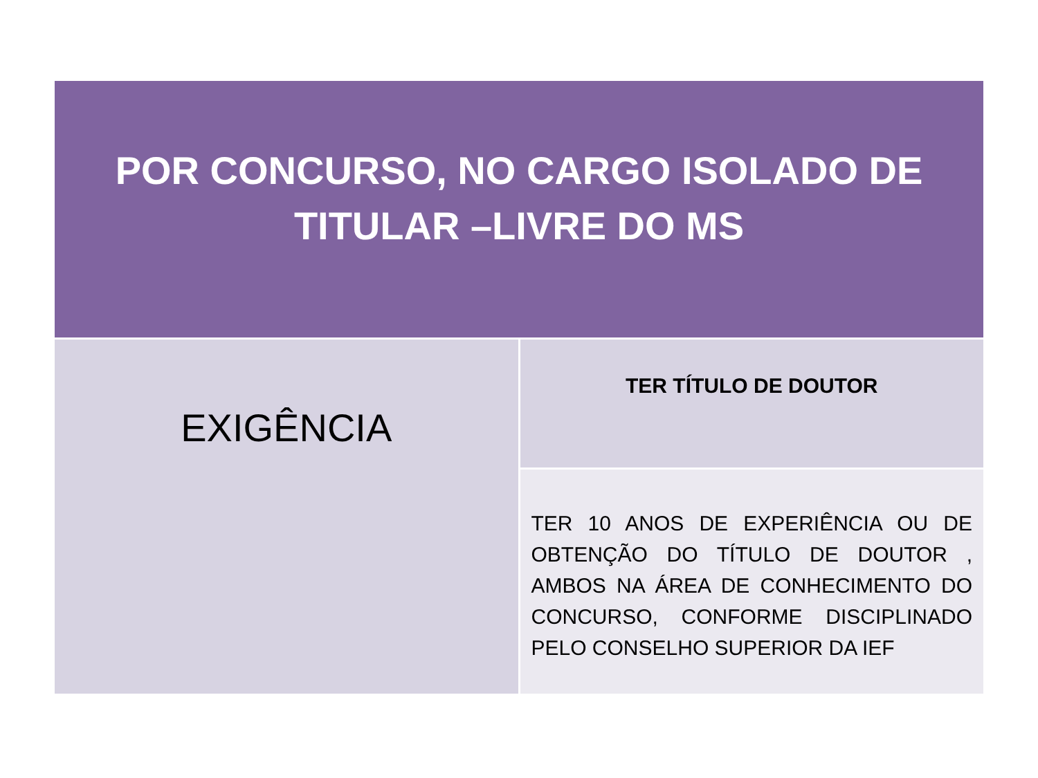| POR CONCURSO, NO CARGO ISOLADO DE TITULAR –LIVRE DO MS | |
| EXIGÊNCIA | TER TÍTULO DE DOUTOR |
| | TER 10 ANOS DE EXPERIÊNCIA OU DE OBTENÇÃO DO TÍTULO DE DOUTOR , AMBOS NA ÁREA DE CONHECIMENTO DO CONCURSO, CONFORME DISCIPLINADO PELO CONSELHO SUPERIOR DA IEF |